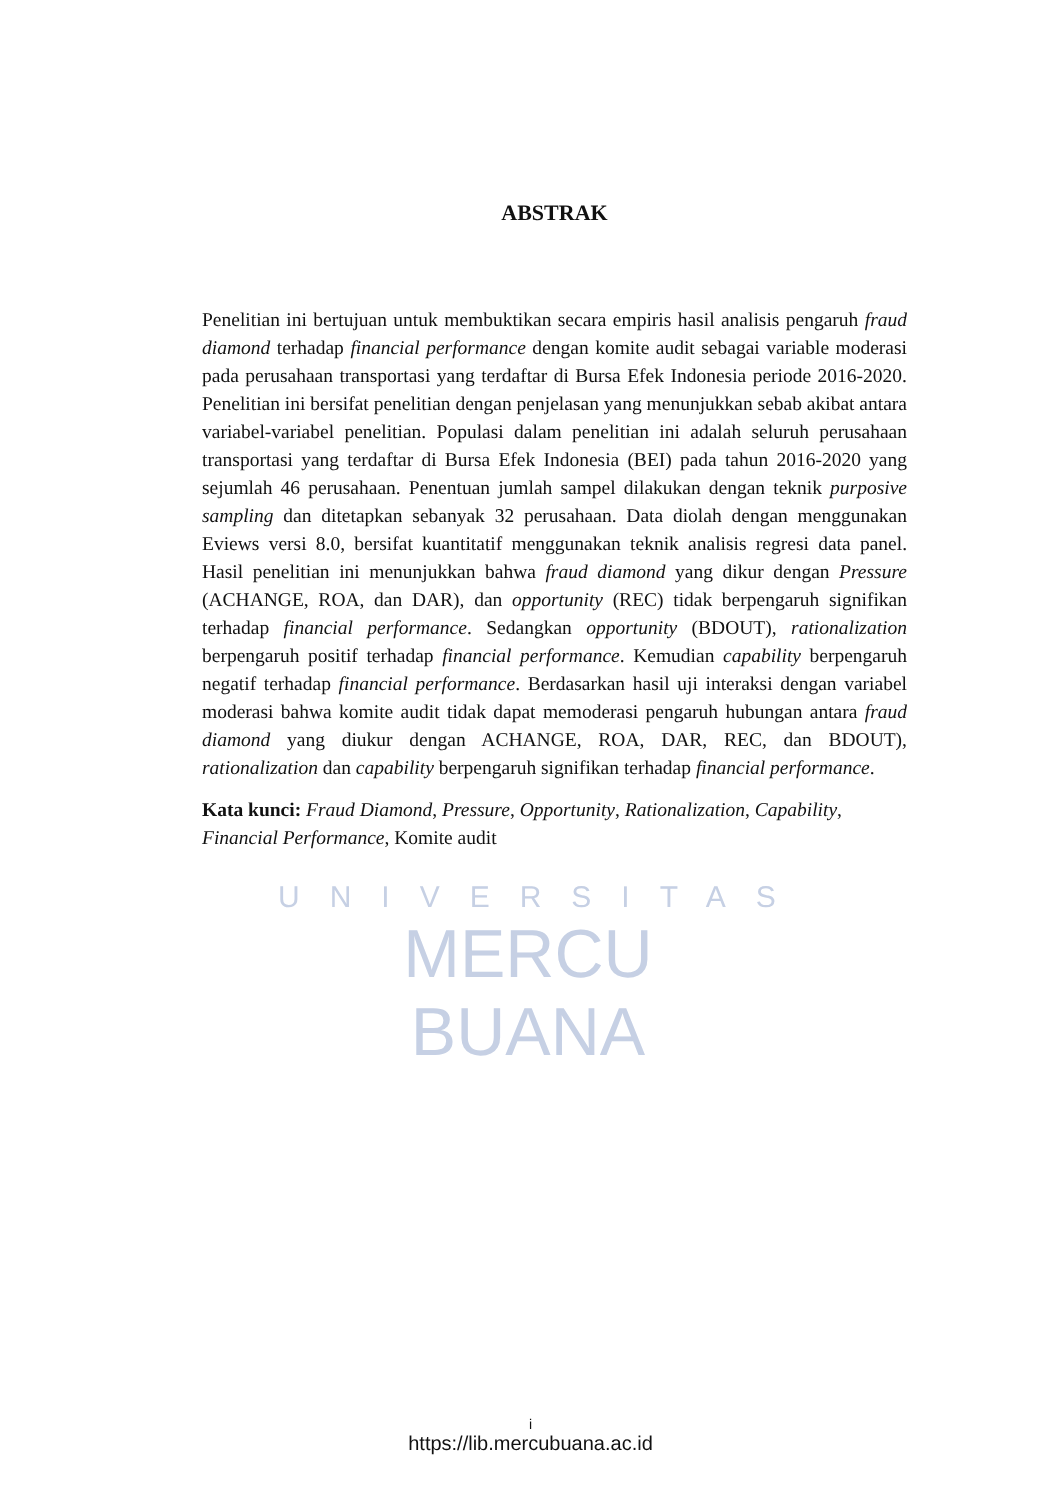UNIVERSITAS
MERCU BUANA
ABSTRAK
Penelitian ini bertujuan untuk membuktikan secara empiris hasil analisis pengaruh fraud diamond terhadap financial performance dengan komite audit sebagai variable moderasi pada perusahaan transportasi yang terdaftar di Bursa Efek Indonesia periode 2016-2020. Penelitian ini bersifat penelitian dengan penjelasan yang menunjukkan sebab akibat antara variabel-variabel penelitian. Populasi dalam penelitian ini adalah seluruh perusahaan transportasi yang terdaftar di Bursa Efek Indonesia (BEI) pada tahun 2016-2020 yang sejumlah 46 perusahaan. Penentuan jumlah sampel dilakukan dengan teknik purposive sampling dan ditetapkan sebanyak 32 perusahaan. Data diolah dengan menggunakan Eviews versi 8.0, bersifat kuantitatif menggunakan teknik analisis regresi data panel. Hasil penelitian ini menunjukkan bahwa fraud diamond yang dikur dengan Pressure (ACHANGE, ROA, dan DAR), dan opportunity (REC) tidak berpengaruh signifikan terhadap financial performance. Sedangkan opportunity (BDOUT), rationalization berpengaruh positif terhadap financial performance. Kemudian capability berpengaruh negatif terhadap financial performance. Berdasarkan hasil uji interaksi dengan variabel moderasi bahwa komite audit tidak dapat memoderasi pengaruh hubungan antara fraud diamond yang diukur dengan ACHANGE, ROA, DAR, REC, dan BDOUT), rationalization dan capability berpengaruh signifikan terhadap financial performance.
Kata kunci: Fraud Diamond, Pressure, Opportunity, Rationalization, Capability, Financial Performance, Komite audit
i
https://lib.mercubuana.ac.id